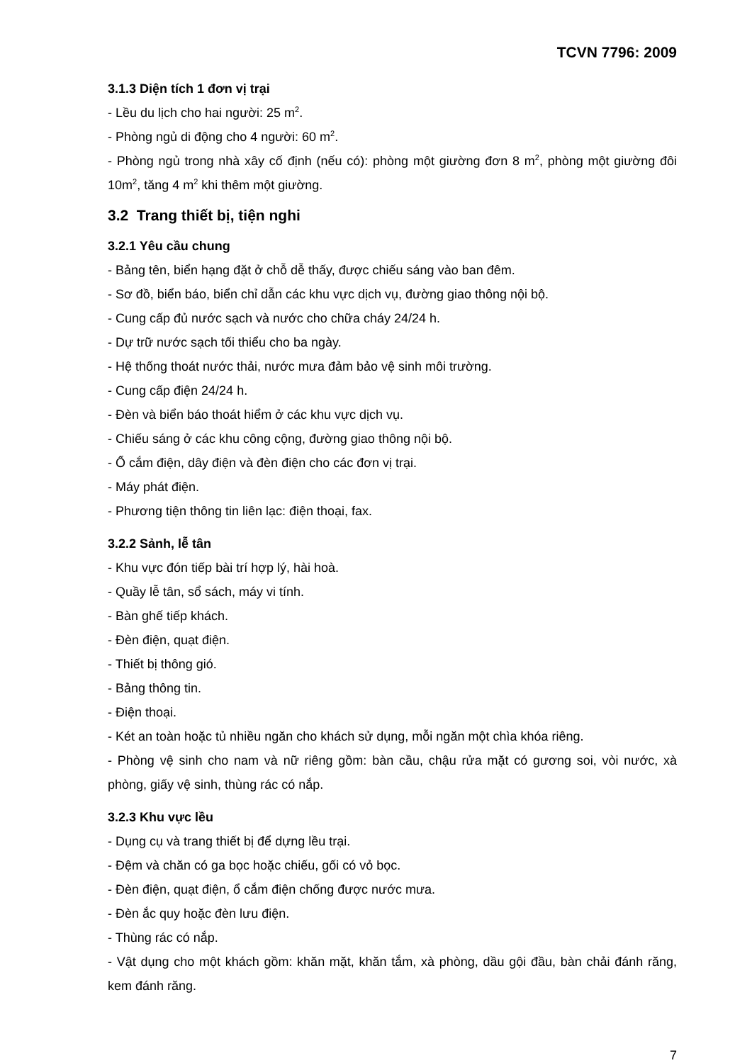TCVN 7796: 2009
3.1.3 Diện tích 1 đơn vị trại
- Lều du lịch cho hai người: 25 m<sup>2</sup>.
- Phòng ngủ di động cho 4 người: 60 m<sup>2</sup>.
- Phòng ngủ trong nhà xây cố định (nếu có): phòng một giường đơn 8 m<sup>2</sup>, phòng một giường đôi 10m<sup>2</sup>, tăng 4 m<sup>2</sup> khi thêm một giường.
3.2 Trang thiết bị, tiện nghi
3.2.1 Yêu cầu chung
- Bảng tên, biển hạng đặt ở chỗ dễ thấy, được chiếu sáng vào ban đêm.
- Sơ đồ, biển báo, biển chỉ dẫn các khu vực dịch vụ, đường giao thông nội bộ.
- Cung cấp đủ nước sạch và nước cho chữa cháy 24/24 h.
- Dự trữ nước sạch tối thiểu cho ba ngày.
- Hệ thống thoát nước thải, nước mưa đảm bảo vệ sinh môi trường.
- Cung cấp điện 24/24 h.
- Đèn và biển báo thoát hiểm ở các khu vực dịch vụ.
- Chiếu sáng ở các khu công cộng, đường giao thông nội bộ.
- Ổ cắm điện, dây điện và đèn điện cho các đơn vị trại.
- Máy phát điện.
- Phương tiện thông tin liên lạc: điện thoại, fax.
3.2.2 Sảnh, lễ tân
- Khu vực đón tiếp bài trí hợp lý, hài hoà.
- Quầy lễ tân, sổ sách, máy vi tính.
- Bàn ghế tiếp khách.
- Đèn điện, quạt điện.
- Thiết bị thông gió.
- Bảng thông tin.
- Điện thoại.
- Két an toàn hoặc tủ nhiều ngăn cho khách sử dụng, mỗi ngăn một chìa khóa riêng.
- Phòng vệ sinh cho nam và nữ riêng gồm: bàn cầu, chậu rửa mặt có gương soi, vòi nước, xà phòng, giấy vệ sinh, thùng rác có nắp.
3.2.3 Khu vực lều
- Dụng cụ và trang thiết bị để dựng lều trại.
- Đệm và chăn có ga bọc hoặc chiếu, gối có vỏ bọc.
- Đèn điện, quạt điện, ổ cắm điện chống được nước mưa.
- Đèn ắc quy hoặc đèn lưu điện.
- Thùng rác có nắp.
- Vật dụng cho một khách gồm: khăn mặt, khăn tắm, xà phòng, dầu gội đầu, bàn chải đánh răng, kem đánh răng.
7